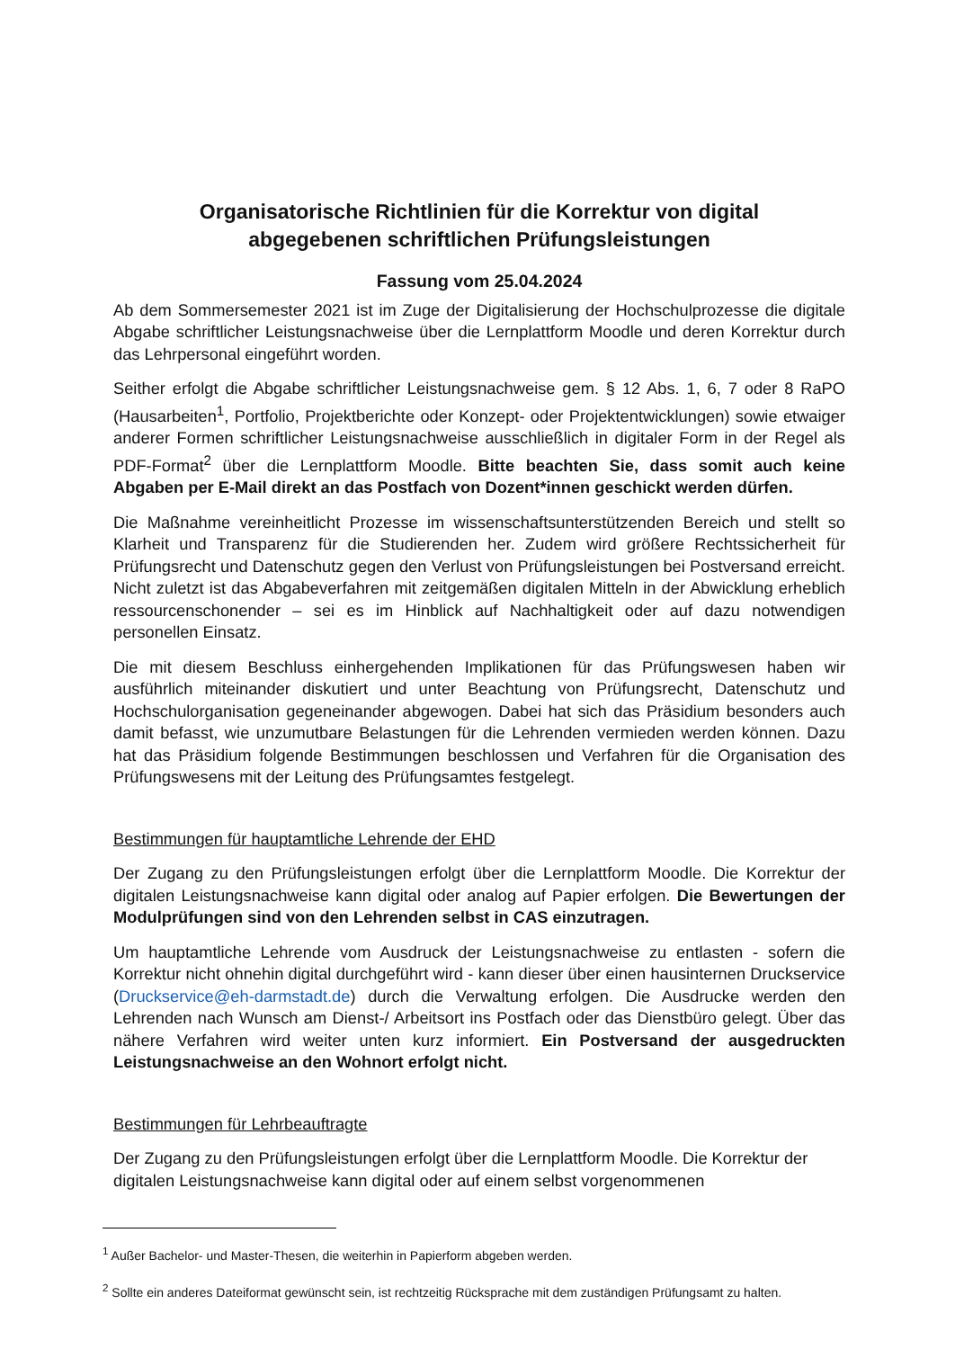Organisatorische Richtlinien für die Korrektur von digital
abgegebenen schriftlichen Prüfungsleistungen
Fassung vom 25.04.2024
Ab dem Sommersemester 2021 ist im Zuge der Digitalisierung der Hochschulprozesse die digitale Abgabe schriftlicher Leistungsnachweise über die Lernplattform Moodle und deren Korrektur durch das Lehrpersonal eingeführt worden.
Seither erfolgt die Abgabe schriftlicher Leistungsnachweise gem. § 12 Abs. 1, 6, 7 oder 8 RaPO (Hausarbeiten<sup>1</sup>, Portfolio, Projektberichte oder Konzept- oder Projektentwicklungen) sowie etwaiger anderer Formen schriftlicher Leistungsnachweise ausschließlich in digitaler Form in der Regel als PDF-Format<sup>2</sup> über die Lernplattform Moodle. Bitte beachten Sie, dass somit auch keine Abgaben per E-Mail direkt an das Postfach von Dozent*innen geschickt werden dürfen.
Die Maßnahme vereinheitlicht Prozesse im wissenschaftsunterstützenden Bereich und stellt so Klarheit und Transparenz für die Studierenden her. Zudem wird größere Rechtssicherheit für Prüfungsrecht und Datenschutz gegen den Verlust von Prüfungsleistungen bei Postversand erreicht. Nicht zuletzt ist das Abgabeverfahren mit zeitgemäßen digitalen Mitteln in der Abwicklung erheblich ressourcenschonender – sei es im Hinblick auf Nachhaltigkeit oder auf dazu notwendigen personellen Einsatz.
Die mit diesem Beschluss einhergehenden Implikationen für das Prüfungswesen haben wir ausführlich miteinander diskutiert und unter Beachtung von Prüfungsrecht, Datenschutz und Hochschulorganisation gegeneinander abgewogen. Dabei hat sich das Präsidium besonders auch damit befasst, wie unzumutbare Belastungen für die Lehrenden vermieden werden können. Dazu hat das Präsidium folgende Bestimmungen beschlossen und Verfahren für die Organisation des Prüfungswesens mit der Leitung des Prüfungsamtes festgelegt.
Bestimmungen für hauptamtliche Lehrende der EHD
Der Zugang zu den Prüfungsleistungen erfolgt über die Lernplattform Moodle. Die Korrektur der digitalen Leistungsnachweise kann digital oder analog auf Papier erfolgen. Die Bewertungen der Modulprüfungen sind von den Lehrenden selbst in CAS einzutragen.
Um hauptamtliche Lehrende vom Ausdruck der Leistungsnachweise zu entlasten - sofern die Korrektur nicht ohnehin digital durchgeführt wird - kann dieser über einen hausinternen Druckservice (Druckservice@eh-darmstadt.de) durch die Verwaltung erfolgen. Die Ausdrucke werden den Lehrenden nach Wunsch am Dienst-/ Arbeitsort ins Postfach oder das Dienstbüro gelegt. Über das nähere Verfahren wird weiter unten kurz informiert. Ein Postversand der ausgedruckten Leistungsnachweise an den Wohnort erfolgt nicht.
Bestimmungen für Lehrbeauftragte
Der Zugang zu den Prüfungsleistungen erfolgt über die Lernplattform Moodle. Die Korrektur der digitalen Leistungsnachweise kann digital oder auf einem selbst vorgenommenen
<sup>1</sup> Außer Bachelor- und Master-Thesen, die weiterhin in Papierform abgeben werden.
<sup>2</sup> Sollte ein anderes Dateiformat gewünscht sein, ist rechtzeitig Rücksprache mit dem zuständigen Prüfungsamt zu halten.